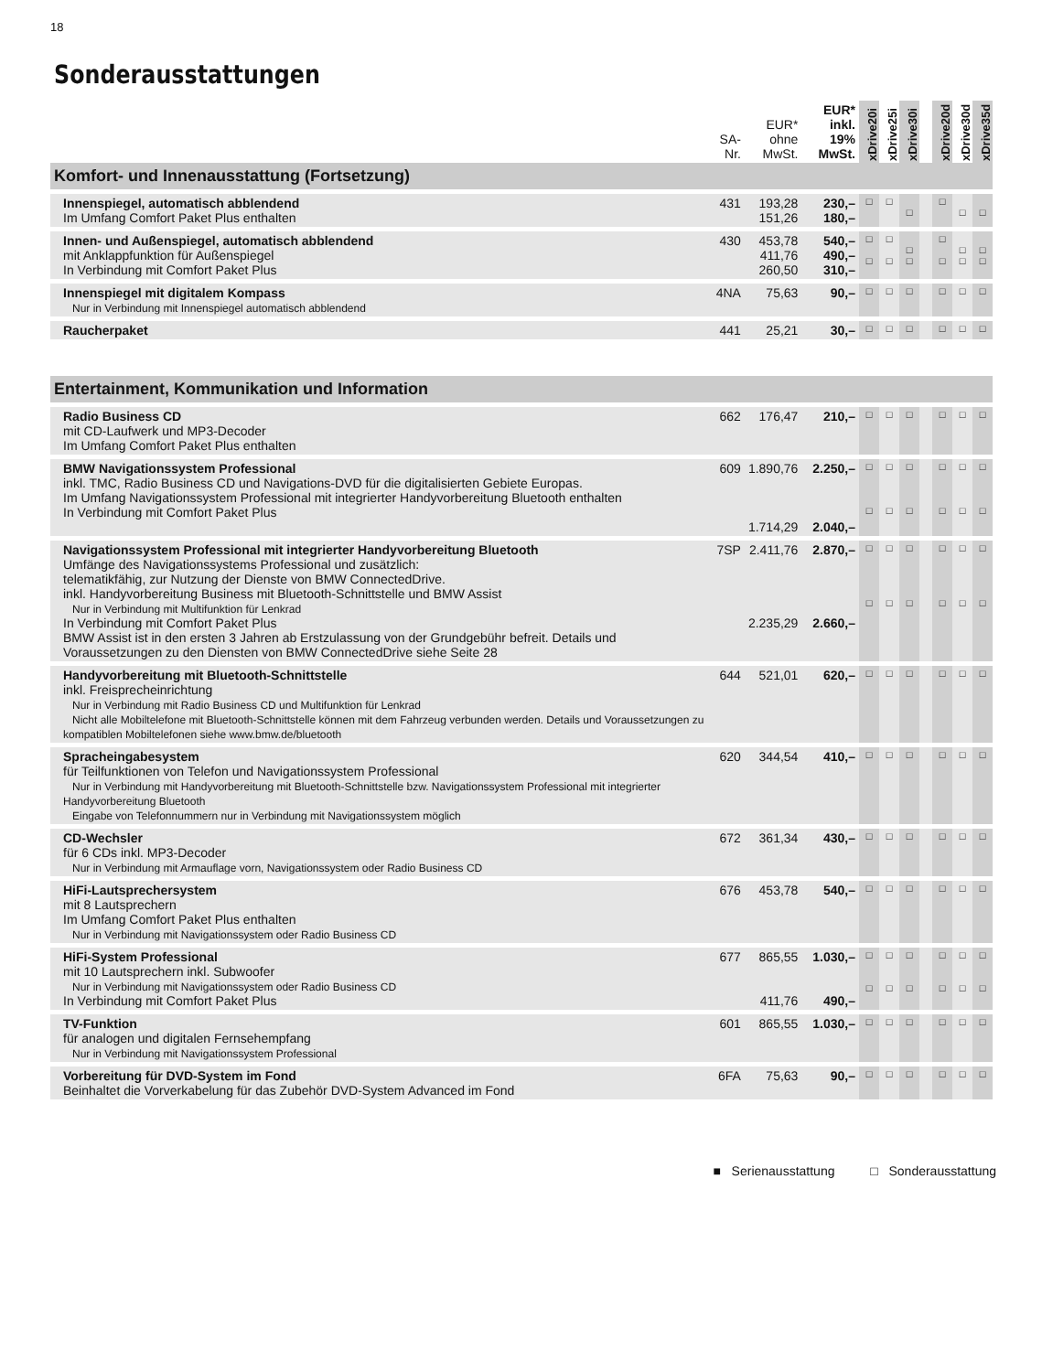18
Sonderausstattungen
| | SA- Nr. | EUR* ohne MwSt. | EUR* inkl. 19% MwSt. | xDrive20i | xDrive25i | xDrive30i | | xDrive20d | xDrive30d | xDrive35d |
| --- | --- | --- | --- | --- | --- | --- | --- | --- | --- | --- |
| Komfort- und Innenausstattung (Fortsetzung) | | | | | | | | | | |
| Innenspiegel, automatisch abblendend Im Umfang Comfort Paket Plus enthalten | 431 | 193,28 151,26 | 230,– 180,– | □ | □ | □ | | □ | □ | □ |
| Innen- und Außenspiegel, automatisch abblendend mit Anklappfunktion für Außenspiegel In Verbindung mit Comfort Paket Plus | 430 | 453,78 411,76 260,50 | 540,– 490,– 310,– | □ □ | □ □ | □ □ | | □ □ | □ □ | □ □ |
| Innenspiegel mit digitalem Kompass Nur in Verbindung mit Innenspiegel automatisch abblendend | 4NA | 75,63 | 90,– | □ | □ | □ | | □ | □ | □ |
| Raucherpaket | 441 | 25,21 | 30,– | □ | □ | □ | | □ | □ | □ |
| Entertainment, Kommunikation und Information | | | | | | | | | | |
| Radio Business CD mit CD-Laufwerk und MP3-Decoder Im Umfang Comfort Paket Plus enthalten | 662 | 176,47 | 210,– | □ | □ | □ | | □ | □ | □ |
| BMW Navigationssystem Professional inkl. TMC, Radio Business CD und Navigations-DVD für die digitalisierten Gebiete Europas. Im Umfang Navigationssystem Professional mit integrierter Handyvorbereitung Bluetooth enthalten In Verbindung mit Comfort Paket Plus | 609 | 1.890,76 1.714,29 | 2.250,– 2.040,– | □ □ | □ □ | □ □ | | □ □ | □ □ | □ □ |
| Navigationssystem Professional mit integrierter Handyvorbereitung Bluetooth Umfänge des Navigationssystems Professional und zusätzlich: telematikfähig, zur Nutzung der Dienste von BMW ConnectedDrive. inkl. Handyvorbereitung Business mit Bluetooth-Schnittstelle und BMW Assist Nur in Verbindung mit Multifunktion für Lenkrad In Verbindung mit Comfort Paket Plus BMW Assist ist in den ersten 3 Jahren ab Erstzulassung von der Grundgebühr befreit. Details und Voraussetzungen zu den Diensten von BMW ConnectedDrive siehe Seite 28 | 7SP | 2.411,76 2.235,29 | 2.870,– 2.660,– | □ □ | □ □ | □ □ | | □ □ | □ □ | □ □ |
| Handyvorbereitung mit Bluetooth-Schnittstelle inkl. Freisprecheinrichtung Nur in Verbindung mit Radio Business CD und Multifunktion für Lenkrad Nicht alle Mobiltelefone mit Bluetooth-Schnittstelle können mit dem Fahrzeug verbunden werden. Details und Voraussetzungen zu kompatiblen Mobiltelefonen siehe www.bmw.de/bluetooth | 644 | 521,01 | 620,– | □ | □ | □ | | □ | □ | □ |
| Spracheingabesystem für Teilfunktionen von Telefon und Navigationssystem Professional Nur in Verbindung mit Handyvorbereitung mit Bluetooth-Schnittstelle bzw. Navigationssystem Professional mit integrierter Handyvorbereitung Bluetooth Eingabe von Telefonnummern nur in Verbindung mit Navigationssystem möglich | 620 | 344,54 | 410,– | □ | □ | □ | | □ | □ | □ |
| CD-Wechsler für 6 CDs inkl. MP3-Decoder Nur in Verbindung mit Armauflage vorn, Navigationssystem oder Radio Business CD | 672 | 361,34 | 430,– | □ | □ | □ | | □ | □ | □ |
| HiFi-Lautsprechersystem mit 8 Lautsprechern Im Umfang Comfort Paket Plus enthalten Nur in Verbindung mit Navigationssystem oder Radio Business CD | 676 | 453,78 | 540,– | □ | □ | □ | | □ | □ | □ |
| HiFi-System Professional mit 10 Lautsprechern inkl. Subwoofer Nur in Verbindung mit Navigationssystem oder Radio Business CD In Verbindung mit Comfort Paket Plus | 677 | 865,55 411,76 | 1.030,– 490,– | □ □ | □ □ | □ □ | | □ □ | □ □ | □ □ |
| TV-Funktion für analogen und digitalen Fernsehempfang Nur in Verbindung mit Navigationssystem Professional | 601 | 865,55 | 1.030,– | □ | □ | □ | | □ | □ | □ |
| Vorbereitung für DVD-System im Fond Beinhaltet die Vorverkabelung für das Zubehör DVD-System Advanced im Fond | 6FA | 75,63 | 90,– | □ | □ | □ | | □ | □ | □ |
■ Serienausstattung □ Sonderausstattung